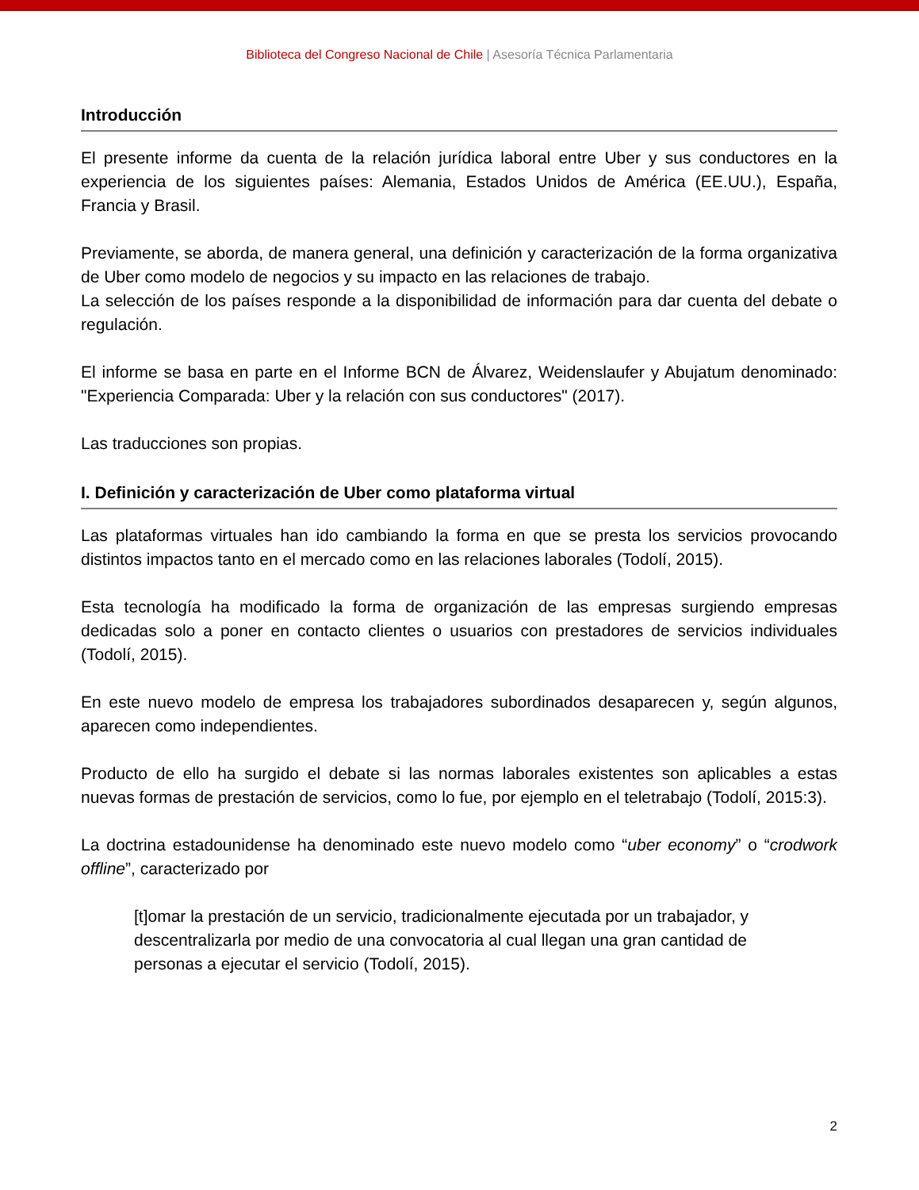Biblioteca del Congreso Nacional de Chile | Asesoría Técnica Parlamentaria
Introducción
El presente informe da cuenta de la relación jurídica laboral entre Uber y sus conductores en la experiencia de los siguientes países: Alemania, Estados Unidos de América (EE.UU.), España, Francia y Brasil.
Previamente, se aborda, de manera general, una definición y caracterización de la forma organizativa de Uber como modelo de negocios y su impacto en las relaciones de trabajo.
La selección de los países responde a la disponibilidad de información para dar cuenta del debate o regulación.
El informe se basa en parte en el Informe BCN de Álvarez, Weidenslaufer y Abujatum denominado: "Experiencia Comparada: Uber y la relación con sus conductores" (2017).
Las traducciones son propias.
I. Definición y caracterización de Uber como plataforma virtual
Las plataformas virtuales han ido cambiando la forma en que se presta los servicios provocando distintos impactos tanto en el mercado como en las relaciones laborales (Todolí, 2015).
Esta tecnología ha modificado la forma de organización de las empresas surgiendo empresas dedicadas solo a poner en contacto clientes o usuarios con prestadores de servicios individuales (Todolí, 2015).
En este nuevo modelo de empresa los trabajadores subordinados desaparecen y, según algunos, aparecen como independientes.
Producto de ello ha surgido el debate si las normas laborales existentes son aplicables a estas nuevas formas de prestación de servicios, como lo fue, por ejemplo en el teletrabajo (Todolí, 2015:3).
La doctrina estadounidense ha denominado este nuevo modelo como “uber economy” o “crodwork offline”, caracterizado por
[t]omar la prestación de un servicio, tradicionalmente ejecutada por un trabajador, y descentralizarla por medio de una convocatoria al cual llegan una gran cantidad de personas a ejecutar el servicio (Todolí, 2015).
2